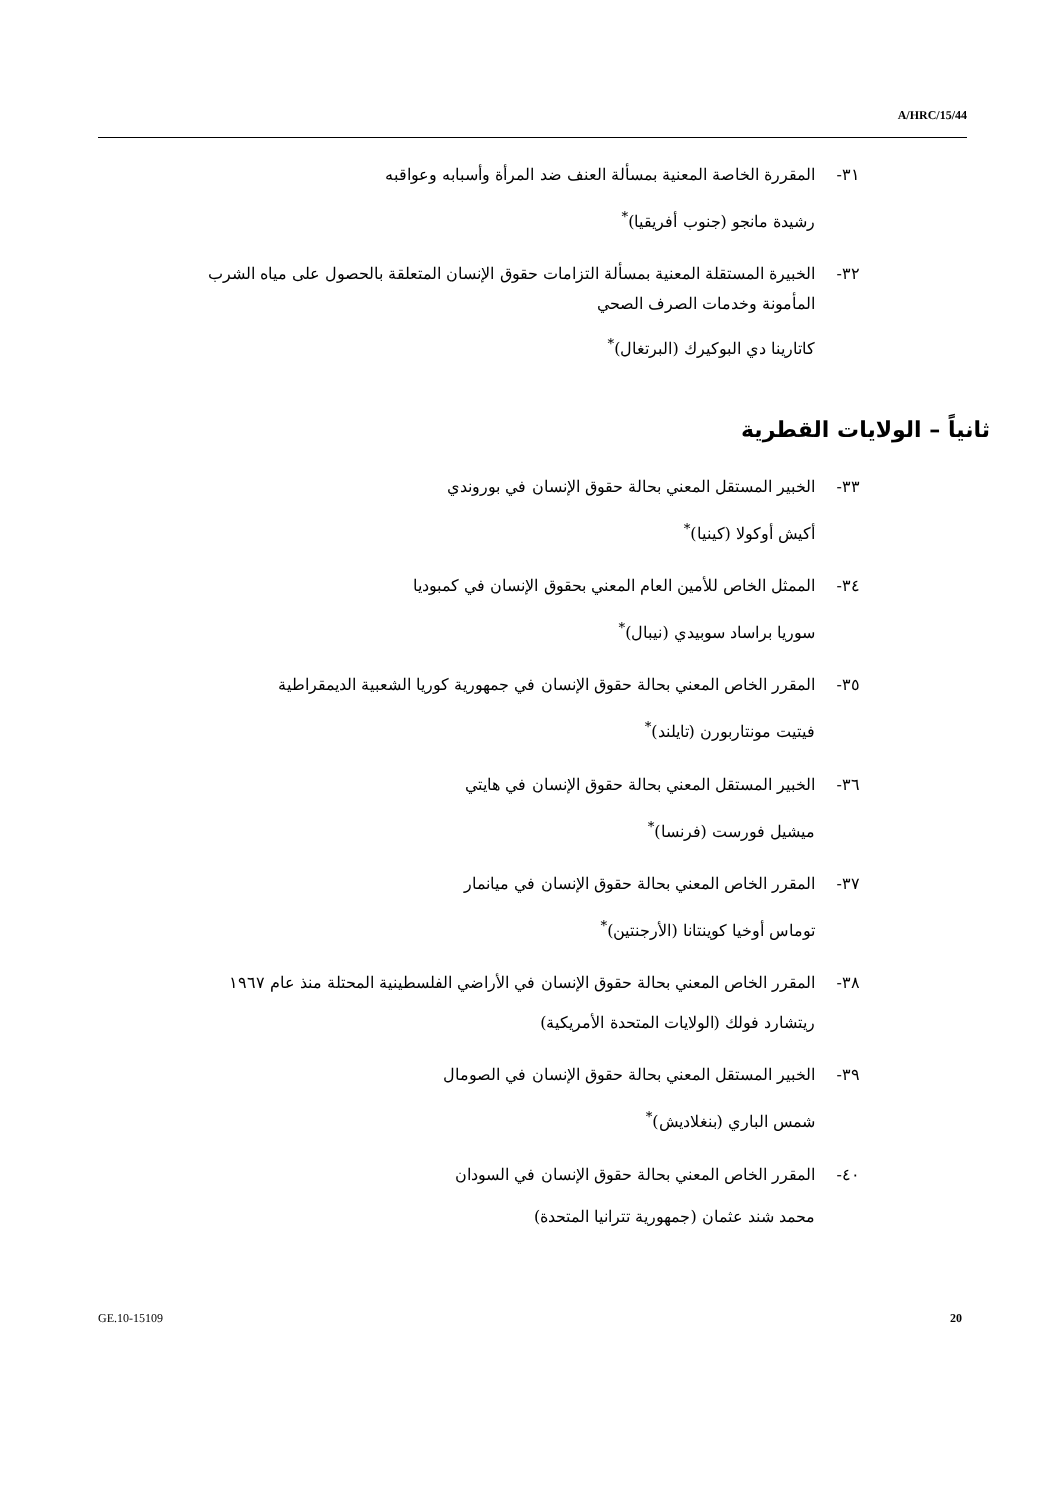A/HRC/15/44
٣١- المقررة الخاصة المعنية بمسألة العنف ضد المرأة وأسبابه وعواقبه
رشيدة مانجو (جنوب أفريقيا)<sup>*</sup>
٣٢- الخبيرة المستقلة المعنية بمسألة التزامات حقوق الإنسان المتعلقة بالحصول على مياه الشرب المأمونة وخدمات الصرف الصحي
كاتارينا دي البوكيرك (البرتغال)<sup>*</sup>
ثانياً – الولايات القطرية
٣٣- الخبير المستقل المعني بحالة حقوق الإنسان في بوروندي
أكيش أوكولا (كينيا)<sup>*</sup>
٣٤- الممثل الخاص للأمين العام المعني بحقوق الإنسان في كمبوديا
سوريا براساد سوبيدي (نيبال)<sup>*</sup>
٣٥- المقرر الخاص المعني بحالة حقوق الإنسان في جمهورية كوريا الشعبية الديمقراطية
فيتيت مونتاربورن (تايلند)<sup>*</sup>
٣٦- الخبير المستقل المعني بحالة حقوق الإنسان في هايتي
ميشيل فورست (فرنسا)<sup>*</sup>
٣٧- المقرر الخاص المعني بحالة حقوق الإنسان في ميانمار
توماس أوخيا كوينتانا (الأرجنتين)<sup>*</sup>
٣٨- المقرر الخاص المعني بحالة حقوق الإنسان في الأراضي الفلسطينية المحتلة منذ عام ١٩٦٧
ريتشارد فولك (الولايات المتحدة الأمريكية)
٣٩- الخبير المستقل المعني بحالة حقوق الإنسان في الصومال
شمس الباري (بنغلاديش)<sup>*</sup>
٤٠- المقرر الخاص المعني بحالة حقوق الإنسان في السودان
محمد شند عثمان (جمهورية تترانيا المتحدة)
GE.10-15109 20